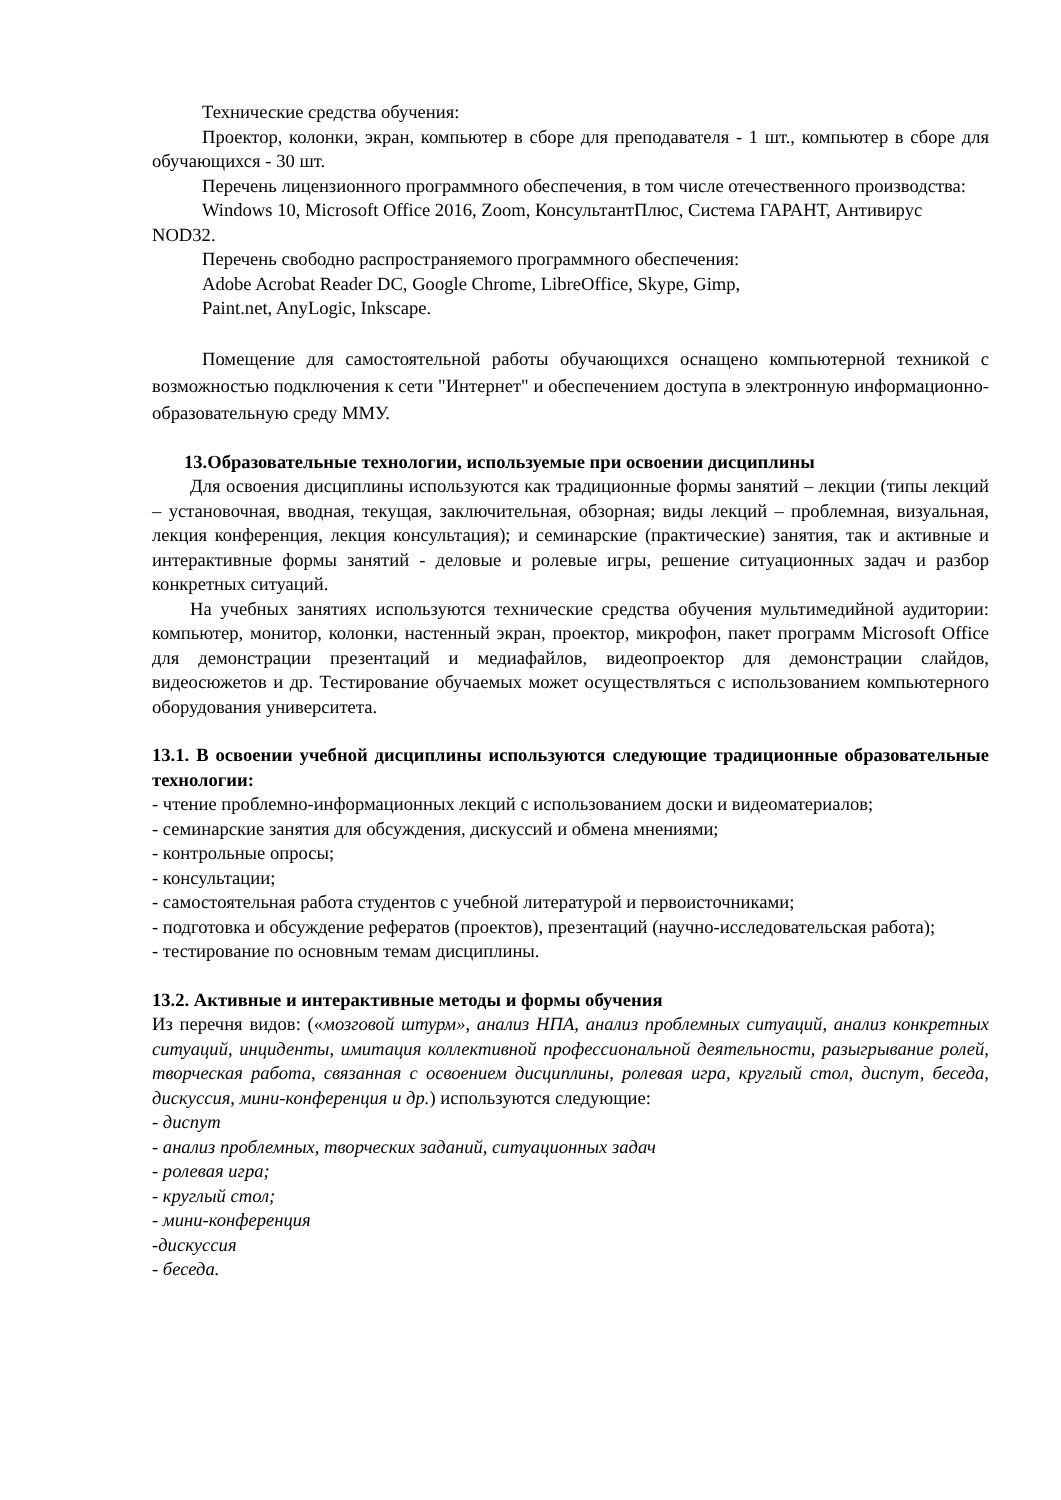Технические средства обучения:
Проектор, колонки, экран, компьютер в сборе для преподавателя - 1 шт., компьютер в сборе для обучающихся - 30 шт.
Перечень лицензионного программного обеспечения, в том числе отечественного производства:
Windows 10, Microsoft Office 2016, Zoom, КонсультантПлюс, Система ГАРАНТ, Антивирус NOD32.
Перечень свободно распространяемого программного обеспечения:
Adobe Acrobat Reader DC, Google Chrome, LibreOffice, Skype, Gimp,
Paint.net, AnyLogic, Inkscape.
Помещение для самостоятельной работы обучающихся оснащено компьютерной техникой с возможностью подключения к сети "Интернет" и обеспечением доступа в электронную информационно-образовательную среду ММУ.
13.Образовательные технологии, используемые при освоении дисциплины
Для освоения дисциплины используются как традиционные формы занятий – лекции (типы лекций – установочная, вводная, текущая, заключительная, обзорная; виды лекций – проблемная, визуальная, лекция конференция, лекция консультация); и семинарские (практические) занятия, так и активные и интерактивные формы занятий - деловые и ролевые игры, решение ситуационных задач и разбор конкретных ситуаций.
На учебных занятиях используются технические средства обучения мультимедийной аудитории: компьютер, монитор, колонки, настенный экран, проектор, микрофон, пакет программ Microsoft Office для демонстрации презентаций и медиафайлов, видеопроектор для демонстрации слайдов, видеосюжетов и др. Тестирование обучаемых может осуществляться с использованием компьютерного оборудования университета.
13.1. В освоении учебной дисциплины используются следующие традиционные образовательные технологии:
- чтение проблемно-информационных лекций с использованием доски и видеоматериалов;
- семинарские занятия для обсуждения, дискуссий и обмена мнениями;
- контрольные опросы;
- консультации;
- самостоятельная работа студентов с учебной литературой и первоисточниками;
- подготовка и обсуждение рефератов (проектов), презентаций (научно-исследовательская работа);
- тестирование по основным темам дисциплины.
13.2. Активные и интерактивные методы и формы обучения
Из перечня видов: («мозговой штурм», анализ НПА, анализ проблемных ситуаций, анализ конкретных ситуаций, инциденты, имитация коллективной профессиональной деятельности, разыгрывание ролей, творческая работа, связанная с освоением дисциплины, ролевая игра, круглый стол, диспут, беседа, дискуссия, мини-конференция и др.) используются следующие:
- диспут
- анализ проблемных, творческих заданий, ситуационных задач
- ролевая игра;
- круглый стол;
- мини-конференция
-дискуссия
- беседа.